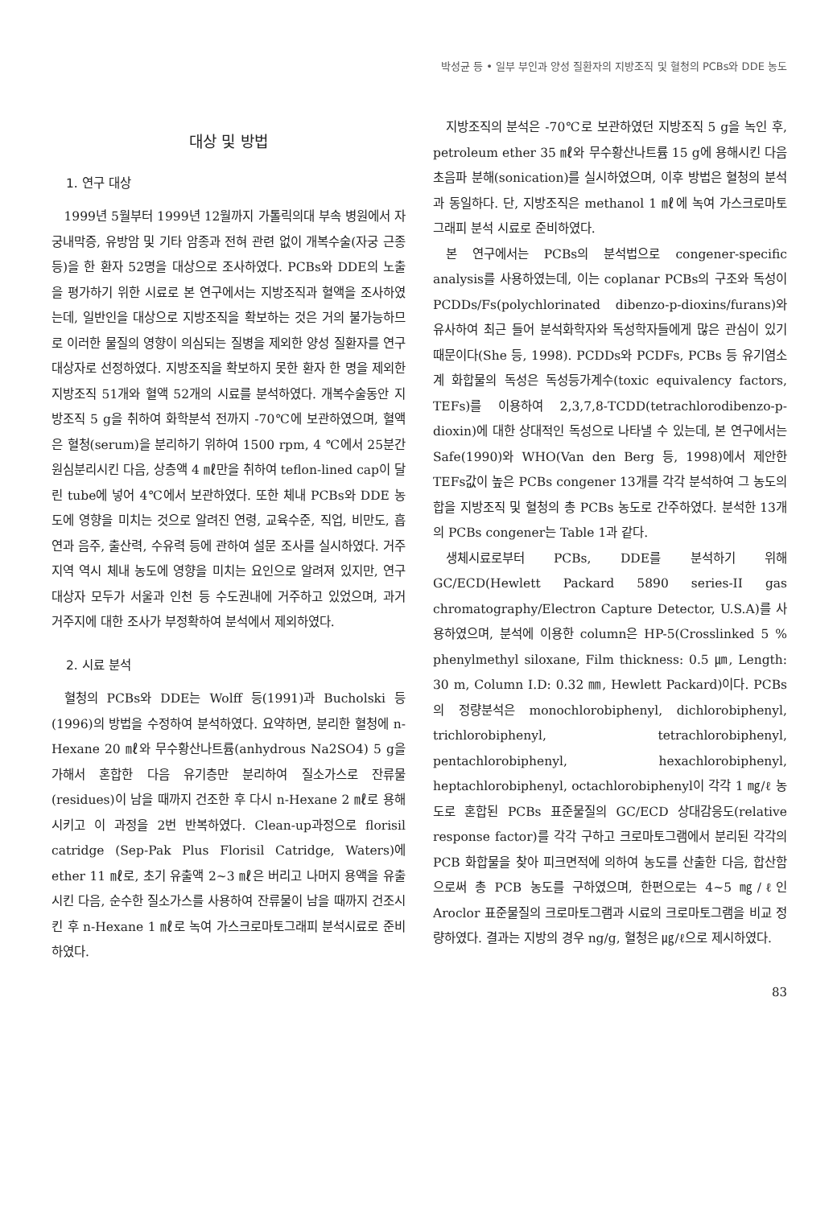박성균 등 • 일부 부인과 양성 질환자의 지방조직 및 혈청의 PCBs와 DDE 농도
대상 및 방법
1. 연구 대상
1999년 5월부터 1999년 12월까지 가톨릭의대 부속 병원에서 자궁내막증, 유방암 및 기타 암종과 전혀 관련 없이 개복수술(자궁 근종 등)을 한 환자 52명을 대상으로 조사하였다. PCBs와 DDE의 노출을 평가하기 위한 시료로 본 연구에서는 지방조직과 혈액을 조사하였는데, 일반인을 대상으로 지방조직을 확보하는 것은 거의 불가능하므로 이러한 물질의 영향이 의심되는 질병을 제외한 양성 질환자를 연구대상자로 선정하였다. 지방조직을 확보하지 못한 환자 한 명을 제외한 지방조직 51개와 혈액 52개의 시료를 분석하였다. 개복수술동안 지방조직 5 g을 취하여 화학분석 전까지 -70℃에 보관하였으며, 혈액은 혈청(serum)을 분리하기 위하여 1500 rpm, 4 ℃에서 25분간 원심분리시킨 다음, 상층액 4 ㎖만을 취하여 teflon-lined cap이 달린 tube에 넣어 4℃에서 보관하였다. 또한 체내 PCBs와 DDE 농도에 영향을 미치는 것으로 알려진 연령, 교육수준, 직업, 비만도, 흡연과 음주, 출산력, 수유력 등에 관하여 설문 조사를 실시하였다. 거주지역 역시 체내 농도에 영향을 미치는 요인으로 알려져 있지만, 연구대상자 모두가 서울과 인천 등 수도권내에 거주하고 있었으며, 과거 거주지에 대한 조사가 부정확하여 분석에서 제외하였다.
2. 시료 분석
혈청의 PCBs와 DDE는 Wolff 등(1991)과 Bucholski 등(1996)의 방법을 수정하여 분석하였다. 요약하면, 분리한 혈청에 n-Hexane 20 ㎖와 무수황산나트륨(anhydrous Na2SO4) 5 g을 가해서 혼합한 다음 유기층만 분리하여 질소가스로 잔류물(residues)이 남을 때까지 건조한 후 다시 n-Hexane 2 ㎖로 용해시키고 이 과정을 2번 반복하였다. Clean-up과정으로 florisil catridge (Sep-Pak Plus Florisil Catridge, Waters)에 ether 11 ㎖로, 초기 유출액 2~3 ㎖은 버리고 나머지 용액을 유출시킨 다음, 순수한 질소가스를 사용하여 잔류물이 남을 때까지 건조시킨 후 n-Hexane 1 ㎖로 녹여 가스크로마토그래피 분석시료로 준비하였다.
지방조직의 분석은 -70℃로 보관하였던 지방조직 5 g을 녹인 후, petroleum ether 35 ㎖와 무수황산나트륨 15 g에 용해시킨 다음 초음파 분해(sonication)를 실시하였으며, 이후 방법은 혈청의 분석과 동일하다. 단, 지방조직은 methanol 1 ㎖에 녹여 가스크로마토그래피 분석 시료로 준비하였다.
본 연구에서는 PCBs의 분석법으로 congener-specific analysis를 사용하였는데, 이는 coplanar PCBs의 구조와 독성이 PCDDs/Fs(polychlorinated dibenzo-p-dioxins/furans)와 유사하여 최근 들어 분석화학자와 독성학자들에게 많은 관심이 있기 때문이다(She 등, 1998). PCDDs와 PCDFs, PCBs 등 유기염소계 화합물의 독성은 독성등가계수(toxic equivalency factors, TEFs)를 이용하여 2,3,7,8-TCDD(tetrachlorodibenzo-p-dioxin)에 대한 상대적인 독성으로 나타낼 수 있는데, 본 연구에서는 Safe(1990)와 WHO(Van den Berg 등, 1998)에서 제안한 TEFs값이 높은 PCBs congener 13개를 각각 분석하여 그 농도의 합을 지방조직 및 혈청의 총 PCBs 농도로 간주하였다. 분석한 13개의 PCBs congener는 Table 1과 같다.
생체시료로부터 PCBs, DDE를 분석하기 위해 GC/ECD(Hewlett Packard 5890 series-II gas chromatography/Electron Capture Detector, U.S.A)를 사용하였으며, 분석에 이용한 column은 HP-5(Crosslinked 5 % phenylmethyl siloxane, Film thickness: 0.5 ㎛, Length: 30 m, Column I.D: 0.32 ㎜, Hewlett Packard)이다. PCBs의 정량분석은 monochlorobiphenyl, dichlorobiphenyl, trichlorobiphenyl, tetrachlorobiphenyl, pentachlorobiphenyl, hexachlorobiphenyl, heptachlorobiphenyl, octachlorobiphenyl이 각각 1 ㎎/ℓ 농도로 혼합된 PCBs 표준물질의 GC/ECD 상대감응도(relative response factor)를 각각 구하고 크로마토그램에서 분리된 각각의 PCB 화합물을 찾아 피크면적에 의하여 농도를 산출한 다음, 합산함으로써 총 PCB 농도를 구하였으며, 한편으로는 4~5 ㎎/ℓ인 Aroclor 표준물질의 크로마토그램과 시료의 크로마토그램을 비교 정량하였다. 결과는 지방의 경우 ng/g, 혈청은 ㎍/ℓ으로 제시하였다.
83